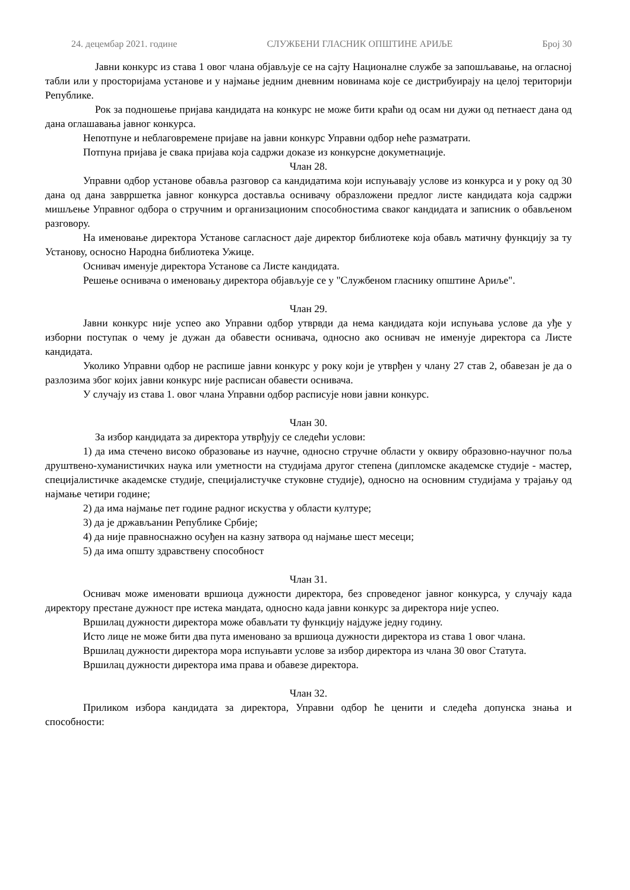24. децембар 2021. године СЛУЖБЕНИ ГЛАСНИК ОПШТИНЕ АРИЉЕ Број 30
Јавни конкурс из става 1 овог члана објављује се на сајту Националне службе за запошљавање, на огласној табли или у просторијама установе и у најмање једним дневним новинама које се дистрибуирају на целој територији Републике.
Рок за подношење пријава кандидата на конкурс не може бити краћи од осам ни дужи од петнаест дана од дана оглашавања јавног конкурса.
Непотпуне и неблаговремене пријаве на јавни конкурс Управни одбор неће разматрати.
Потпуна пријава је свака пријава која садржи доказе из конкурсне докуметнације.
Члан 28.
Управни одбор установе обавља разговор са кандидатима који испуњавају услове из конкурса и у року од 30 дана од дана заврршетка јавног конкурса доставља оснивачу образложени предлог листе кандидата која садржи мишљење Управног одбора о стручним и организационим способностима сваког кандидата и записник о обављеном разговору.
На именовање директора Установе сагласност даје директор библиотеке која обављ матичну функцију за ту Установу, осносно Народна библиотека Ужице.
Оснивач именује директора Установе са Листе кандидата.
Решење оснивача о именовању директора објављује се у "Службеном гласнику општине Ариље".
Члан 29.
Јавни конкурс није успео ако Управни одбор утврвди да нема кандидата који испуњава услове да уђе у изборни поступак о чему је дужан да обавести оснивача, односно ако оснивач не именује директора са Листе кандидата.
Уколико Управни одбор не распише јавни конкурс у року који је утврђен у члану 27 став 2, обавезан је да о разлозима због којих јавни конкурс није расписан обавести оснивача.
У случају из става 1. овог члана Управни одбор расписује нови јавни конкурс.
Члан 30.
За избор кандидата за директора утврђују се следећи услови:
1) да има стечено високо образовање из научне, односно стручне области у оквиру образовно-научног поља друштвено-хуманистичких наука или уметности на студијама другог степена (дипломске академске студије - мастер, специјалистичке академске студије, специјалистучке стуковне студије), односно на основним студијама у трајању од најмање четири године;
2) да има најмање пет године радног искуства у области културе;
3) да је држављанин Републике Србије;
4) да није правноснажно осуђен на казну затвора од најмање шест месеци;
5) да има општу здравствену способност
Члан 31.
Оснивач може именовати вршиоца дужности директора, без спроведеног јавног конкурса, у случају када директору престане дужност пре истека мандата, односно када јавни конкурс за директора није успео.
Вршилац дужности директора може обављати ту функцију најдуже једну годину.
Исто лице не може бити два пута именовано за вршиоца дужности директора из става 1 овог члана.
Вршилац дужности директора мора испуњавти услове за избор директора из члана 30 овог Статута.
Вршилац дужности директора има права и обавезе директора.
Члан 32.
Приликом избора кандидата за директора, Управни одбор ће ценити и следећа допунска знања и способности: